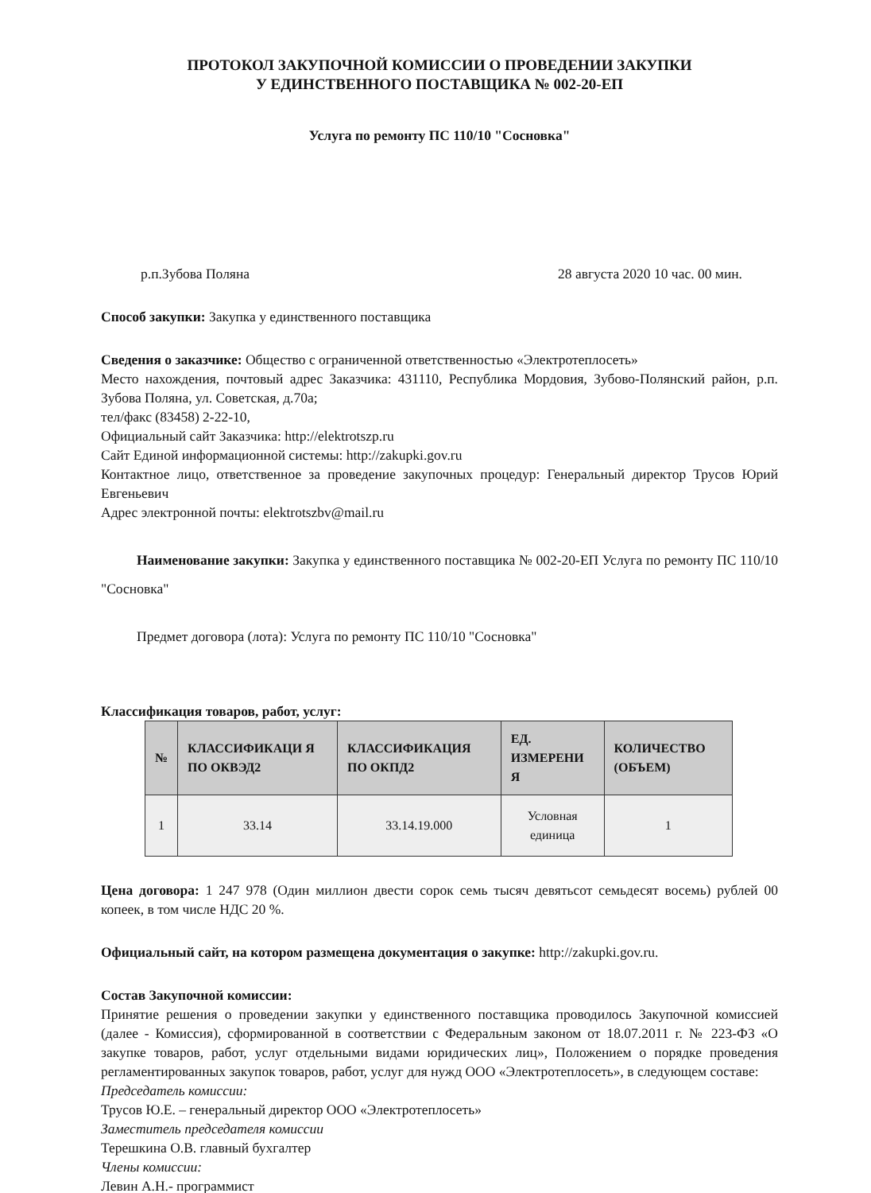ПРОТОКОЛ ЗАКУПОЧНОЙ КОМИССИИ О ПРОВЕДЕНИИ ЗАКУПКИ
У ЕДИНСТВЕННОГО ПОСТАВЩИКА № 002-20-ЕП
Услуга по ремонту ПС 110/10 "Сосновка"
р.п.Зубова Поляна 28 августа 2020 10 час. 00 мин.
Способ закупки: Закупка у единственного поставщика
Сведения о заказчике: Общество с ограниченной ответственностью «Электротеплосеть»
Место нахождения, почтовый адрес Заказчика: 431110, Республика Мордовия, Зубово-Полянский район, р.п. Зубова Поляна, ул. Советская, д.70а;
тел/факс (83458) 2-22-10,
Официальный сайт Заказчика: http://elektrotszp.ru
Сайт Единой информационной системы: http://zakupki.gov.ru
Контактное лицо, ответственное за проведение закупочных процедур: Генеральный директор Трусов Юрий Евгеньевич
Адрес электронной почты: elektrotszbv@mail.ru
Наименование закупки: Закупка у единственного поставщика № 002-20-ЕП Услуга по ремонту ПС 110/10 "Сосновка"
Предмет договора (лота): Услуга по ремонту ПС 110/10 "Сосновка"
Классификация товаров, работ, услуг:
| № | КЛАССИФИКАЦИ Я ПО ОКВЭД2 | КЛАССИФИКАЦИЯ ПО ОКПД2 | ЕД. ИЗМЕРЕНИ Я | КОЛИЧЕСТВО (ОБЪЕМ) |
| --- | --- | --- | --- | --- |
| 1 | 33.14 | 33.14.19.000 | Условная единица | 1 |
Цена договора: 1 247 978 (Один миллион двести сорок семь тысяч девятьсот семьдесят восемь) рублей 00 копеек, в том числе НДС 20 %.
Официальный сайт, на котором размещена документация о закупке: http://zakupki.gov.ru.
Состав Закупочной комиссии:
Принятие решения о проведении закупки у единственного поставщика проводилось Закупочной комиссией (далее - Комиссия), сформированной в соответствии с Федеральным законом от 18.07.2011 г. № 223-ФЗ «О закупке товаров, работ, услуг отдельными видами юридических лиц», Положением о порядке проведения регламентированных закупок товаров, работ, услуг для нужд ООО «Электротеплосеть», в следующем составе:
Председатель комиссии:
Трусов Ю.Е. – генеральный директор ООО «Электротеплосеть»
Заместитель председателя комиссии
Терешкина О.В. главный бухгалтер
Члены комиссии:
Левин А.Н.- программист